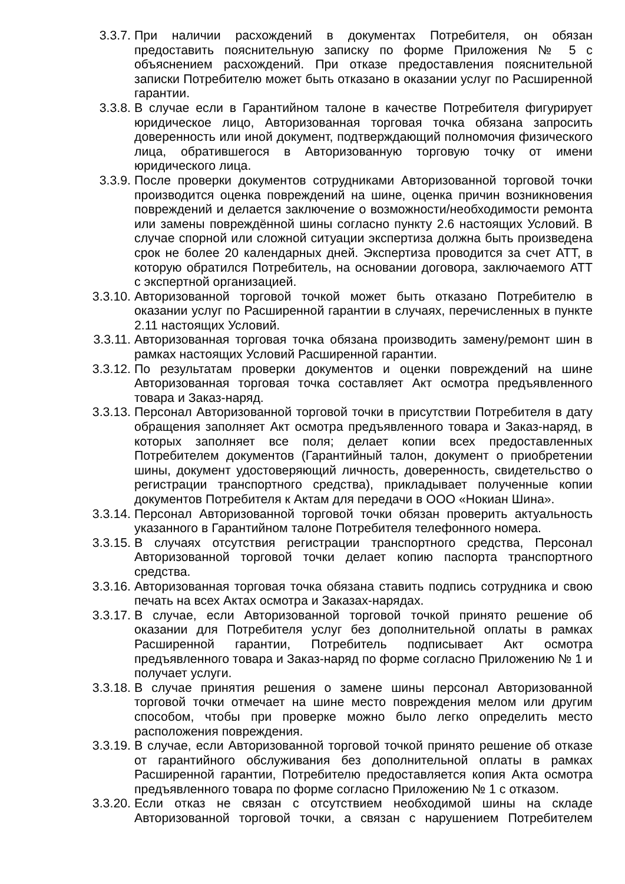3.3.7. При наличии расхождений в документах Потребителя, он обязан предоставить пояснительную записку по форме Приложения № 5 с объяснением расхождений. При отказе предоставления пояснительной записки Потребителю может быть отказано в оказании услуг по Расширенной гарантии.
3.3.8. В случае если в Гарантийном талоне в качестве Потребителя фигурирует юридическое лицо, Авторизованная торговая точка обязана запросить доверенность или иной документ, подтверждающий полномочия физического лица, обратившегося в Авторизованную торговую точку от имени юридического лица.
3.3.9. После проверки документов сотрудниками Авторизованной торговой точки производится оценка повреждений на шине, оценка причин возникновения повреждений и делается заключение о возможности/необходимости ремонта или замены повреждённой шины согласно пункту 2.6 настоящих Условий. В случае спорной или сложной ситуации экспертиза должна быть произведена срок не более 20 календарных дней. Экспертиза проводится за счет АТТ, в которую обратился Потребитель, на основании договора, заключаемого АТТ с экспертной организацией.
3.3.10.
Авторизованной торговой точкой может быть отказано Потребителю в оказании услуг по Расширенной гарантии в случаях, перечисленных в пункте 2.11 настоящих Условий.
3.3.11.
Авторизованная торговая точка обязана производить замену/ремонт шин в рамках настоящих Условий Расширенной гарантии.
3.3.12.
По результатам проверки документов и оценки повреждений на шине Авторизованная торговая точка составляет Акт осмотра предъявленного товара и Заказ-наряд.
3.3.13.
Персонал Авторизованной торговой точки в присутствии Потребителя в дату обращения заполняет Акт осмотра предъявленного товара и Заказ-наряд, в которых заполняет все поля; делает копии всех предоставленных Потребителем документов (Гарантийный талон, документ о приобретении шины, документ удостоверяющий личность, доверенность, свидетельство о регистрации транспортного средства), прикладывает полученные копии документов Потребителя к Актам для передачи в ООО «Нокиан Шина».
3.3.14.
Персонал Авторизованной торговой точки обязан проверить актуальность указанного в Гарантийном талоне Потребителя телефонного номера.
3.3.15.
В случаях отсутствия регистрации транспортного средства, Персонал Авторизованной торговой точки делает копию паспорта транспортного средства.
3.3.16.
Авторизованная торговая точка обязана ставить подпись сотрудника и свою печать на всех Актах осмотра и Заказах-нарядах.
3.3.17.
В случае, если Авторизованной торговой точкой принято решение об оказании для Потребителя услуг без дополнительной оплаты в рамках Расширенной гарантии, Потребитель подписывает Акт осмотра предъявленного товара и Заказ-наряд по форме согласно Приложению № 1 и получает услуги.
3.3.18.
В случае принятия решения о замене шины персонал Авторизованной торговой точки отмечает на шине место повреждения мелом или другим способом, чтобы при проверке можно было легко определить место расположения повреждения.
3.3.19.
В случае, если Авторизованной торговой точкой принято решение об отказе от гарантийного обслуживания без дополнительной оплаты в рамках Расширенной гарантии, Потребителю предоставляется копия Акта осмотра предъявленного товара по форме согласно Приложению № 1 с отказом.
3.3.20.
Если отказ не связан с отсутствием необходимой шины на складе Авторизованной торговой точки, а связан с нарушением Потребителем